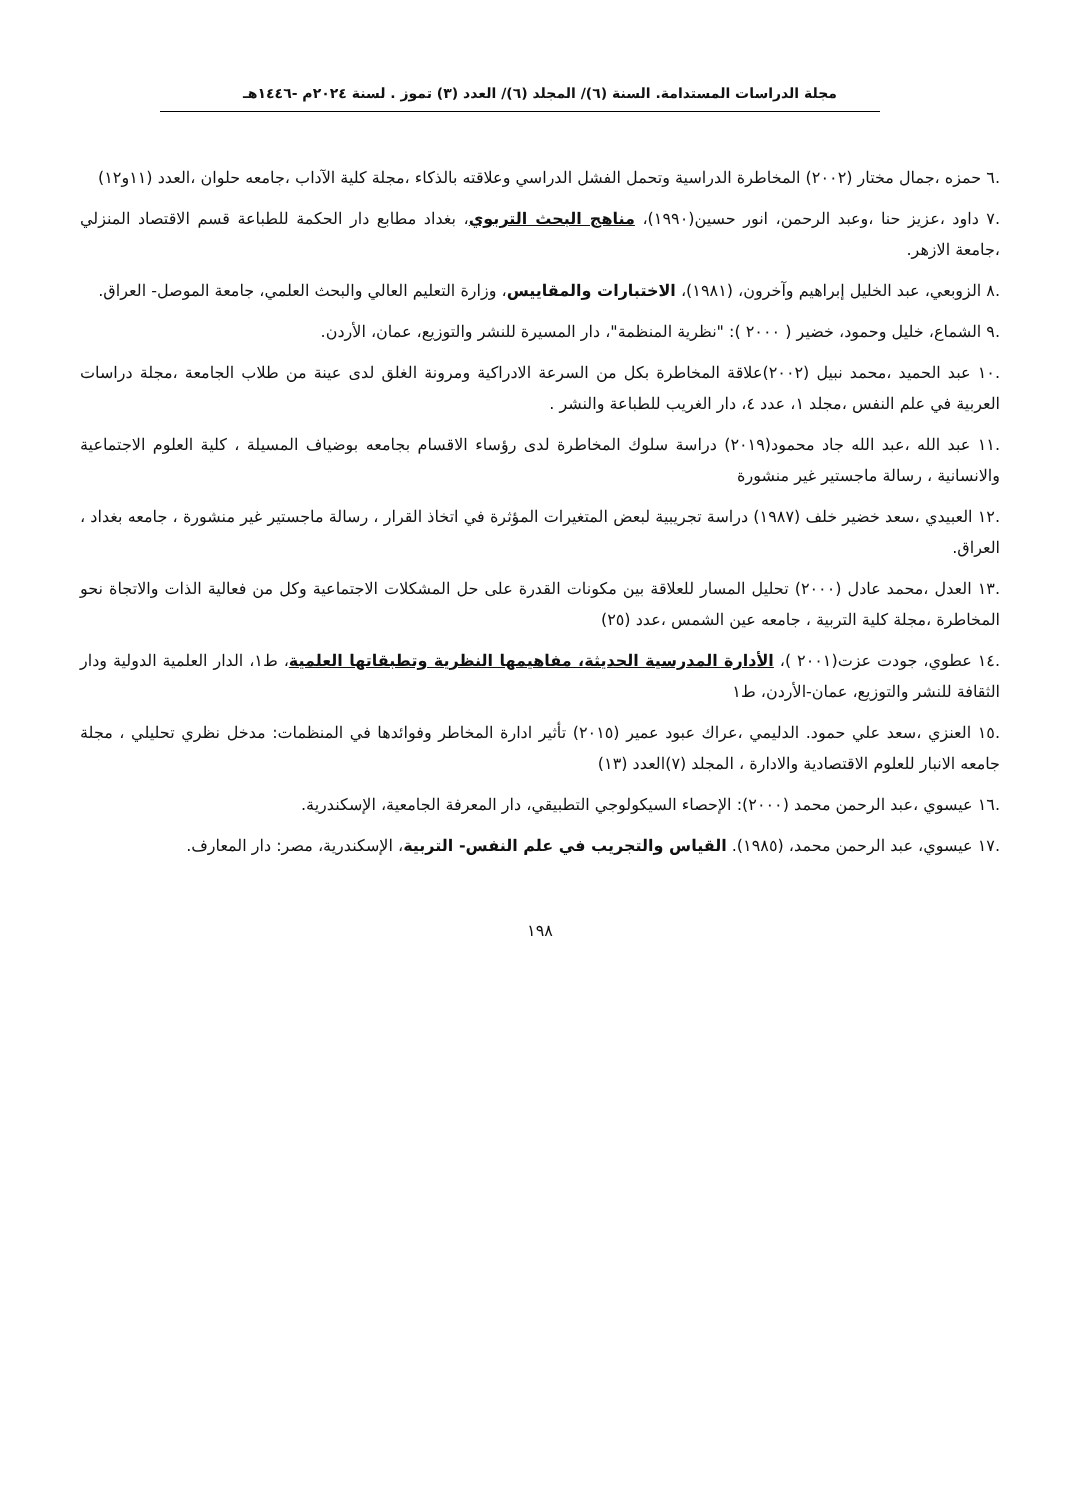مجلة الدراسات المستدامة. السنة (٦)/ المجلد (٦)/ العدد (٣) تموز . لسنة ٢٠٢٤م -١٤٤٦هـ
.٦ حمزه ،جمال مختار (٢٠٠٢) المخاطرة الدراسية وتحمل الفشل الدراسي وعلاقته بالذكاء ،مجلة كلية الآداب ،جامعه حلوان ،العدد (١١و١٢)
.٧ داود ،عزيز حنا ،وعبد الرحمن، انور حسين(١٩٩٠)، مناهج البحث التربوي، بغداد مطابع دار الحكمة للطباعة قسم الاقتصاد المنزلي ،جامعة الازهر.
.٨ الزوبعي، عبد الخليل إبراهيم وآخرون، (١٩٨١)، الاختبارات والمقاييس، وزارة التعليم العالي والبحث العلمي، جامعة الموصل- العراق.
.٩ الشماع، خليل وحمود، خضير ( ٢٠٠٠ ): "نظرية المنظمة"، دار المسيرة للنشر والتوزيع، عمان، الأردن.
.١٠ عبد الحميد ،محمد نبيل (٢٠٠٢)علاقة المخاطرة بكل من السرعة الادراكية ومرونة الغلق لدى عينة من طلاب الجامعة ،مجلة دراسات العربية في علم النفس ،مجلد ١، عدد ٤، دار الغريب للطباعة والنشر .
.١١ عبد الله ،عبد الله جاد محمود(٢٠١٩) دراسة سلوك المخاطرة لدى رؤساء الاقسام بجامعه بوضياف المسيلة ، كلية العلوم الاجتماعية والانسانية ، رسالة ماجستير غير منشورة
.١٢ العبيدي ،سعد خضير خلف (١٩٨٧) دراسة تجريبية لبعض المتغيرات المؤثرة في اتخاذ القرار ، رسالة ماجستير غير منشورة ، جامعه بغداد ، العراق.
.١٣ العدل ،محمد عادل (٢٠٠٠) تحليل المسار للعلاقة بين مكونات القدرة على حل المشكلات الاجتماعية وكل من فعالية الذات والاتجاة نحو المخاطرة ،مجلة كلية التربية ، جامعه عين الشمس ،عدد (٢٥)
.١٤ عطوي، جودت عزت(٢٠٠١ )، الأدارة المدرسية الحديثة، مفاهيمها النظرية وتطبقاتها العلمية، ط١، الدار العلمية الدولية ودار الثقافة للنشر والتوزيع، عمان-الأردن، ط١
.١٥ العنزي ،سعد علي حمود. الدليمي ،عراك عبود عمير (٢٠١٥) تأثير ادارة المخاطر وفوائدها في المنظمات: مدخل نظري تحليلي ، مجلة جامعه الانبار للعلوم الاقتصادية والادارة ، المجلد (٧)العدد (١٣)
.١٦ عيسوي ،عبد الرحمن محمد (٢٠٠٠): الإحصاء السيكولوجي التطبيقي، دار المعرفة الجامعية، الإسكندرية.
.١٧ عيسوي، عبد الرحمن محمد، (١٩٨٥). القياس والتجريب في علم النفس- التربية، الإسكندرية، مصر: دار المعارف.
١٩٨